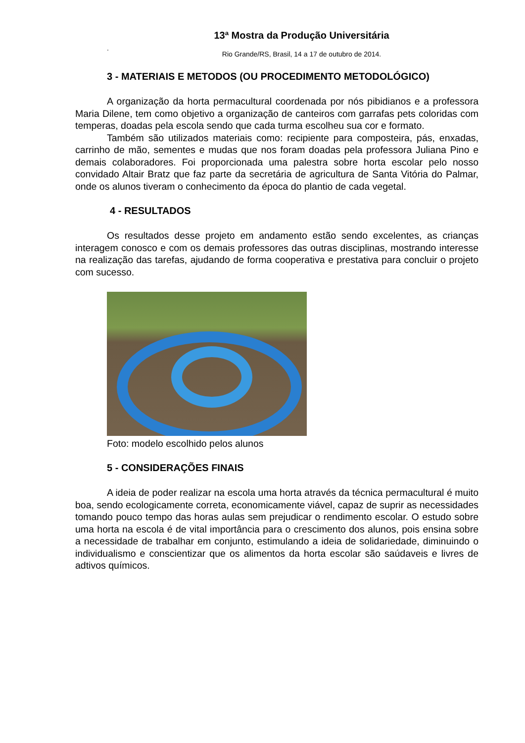13ª Mostra da Produção Universitária
.
Rio Grande/RS, Brasil, 14 a 17 de outubro de 2014.
3 - MATERIAIS E METODOS (OU PROCEDIMENTO METODOLÓGICO)
A organização da horta permacultural coordenada por nós pibidianos e a professora Maria Dilene, tem como objetivo a organização de canteiros com garrafas pets coloridas com temperas, doadas pela escola sendo que cada turma escolheu sua cor e formato.
Também são utilizados materiais como: recipiente para composteira, pás, enxadas, carrinho de mão, sementes e mudas que nos foram doadas pela professora Juliana Pino e demais colaboradores. Foi proporcionada uma palestra sobre horta escolar pelo nosso convidado Altair Bratz que faz parte da secretária de agricultura de Santa Vitória do Palmar, onde os alunos tiveram o conhecimento da época do plantio de cada vegetal.
4 - RESULTADOS
Os resultados desse projeto em andamento estão sendo excelentes, as crianças interagem conosco e com os demais professores das outras disciplinas, mostrando interesse na realização das tarefas, ajudando de forma cooperativa e prestativa para concluir o projeto com sucesso.
Foto: modelo escolhido pelos alunos
5 - CONSIDERAÇÕES FINAIS
A ideia de poder realizar na escola uma horta através da técnica permacultural é muito boa, sendo ecologicamente correta, economicamente viável, capaz de suprir as necessidades tomando pouco tempo das horas aulas sem prejudicar o rendimento escolar. O estudo sobre uma horta na escola é de vital importância para o crescimento dos alunos, pois ensina sobre a necessidade de trabalhar em conjunto, estimulando a ideia de solidariedade, diminuindo o individualismo e conscientizar que os alimentos da horta escolar são saúdaveis e livres de adtivos químicos.